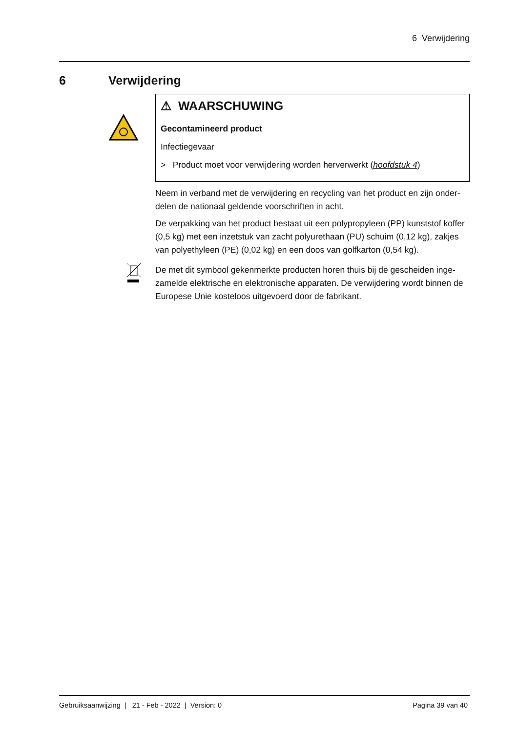6 Verwijdering
6 Verwijdering
⚠ WAARSCHUWING
Gecontamineerd product
Infectiegevaar
> Product moet voor verwijdering worden herverwerkt (hoofdstuk 4)
Neem in verband met de verwijdering en recycling van het product en zijn onder-delen de nationaal geldende voorschriften in acht.
De verpakking van het product bestaat uit een polypropyleen (PP) kunststof koffer (0,5 kg) met een inzetstuk van zacht polyurethaan (PU) schuim (0,12 kg), zakjes van polyethyleen (PE) (0,02 kg) en een doos van golfkarton (0,54 kg).
De met dit symbool gekenmerkte producten horen thuis bij de gescheiden inge-zamelde elektrische en elektronische apparaten. De verwijdering wordt binnen de Europese Unie kosteloos uitgevoerd door de fabrikant.
Gebruiksaanwijzing | 21 - Feb - 2022 | Version: 0 Pagina 39 van 40